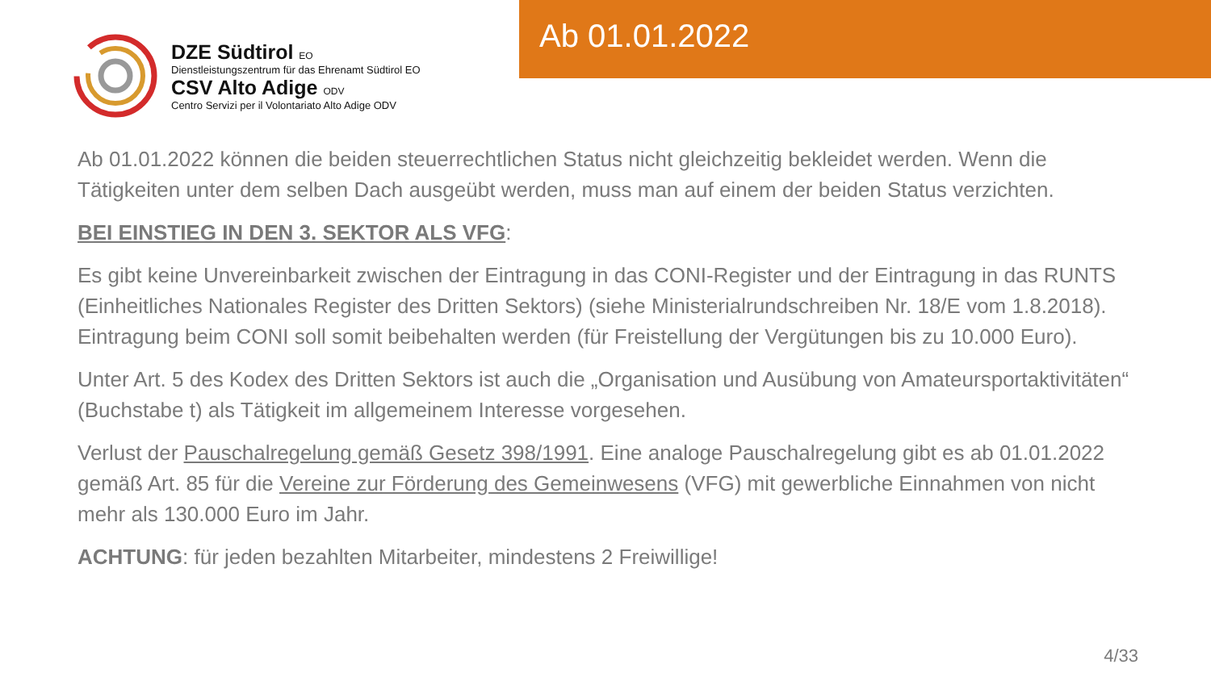DZE Südtirol EO
Dienstleistungszentrum für das Ehrenamt Südtirol EO
CSV Alto Adige ODV
Centro Servizi per il Volontariato Alto Adige ODV
Ab 01.01.2022
Ab 01.01.2022 können die beiden steuerrechtlichen Status nicht gleichzeitig bekleidet werden. Wenn die Tätigkeiten unter dem selben Dach ausgeübt werden, muss man auf einem der beiden Status verzichten.
BEI EINSTIEG IN DEN 3. SEKTOR ALS VFG:
Es gibt keine Unvereinbarkeit zwischen der Eintragung in das CONI-Register und der Eintragung in das RUNTS (Einheitliches Nationales Register des Dritten Sektors) (siehe Ministerialrundschreiben Nr. 18/E vom 1.8.2018). Eintragung beim CONI soll somit beibehalten werden (für Freistellung der Vergütungen bis zu 10.000 Euro).
Unter Art. 5 des Kodex des Dritten Sektors ist auch die „Organisation und Ausübung von Amateursportaktivitäten“ (Buchstabe t) als Tätigkeit im allgemeinem Interesse vorgesehen.
Verlust der Pauschalregelung gemäß Gesetz 398/1991. Eine analoge Pauschalregelung gibt es ab 01.01.2022 gemäß Art. 85 für die Vereine zur Förderung des Gemeinwesens (VFG) mit gewerbliche Einnahmen von nicht mehr als 130.000 Euro im Jahr.
ACHTUNG: für jeden bezahlten Mitarbeiter, mindestens 2 Freiwillige!
4/33